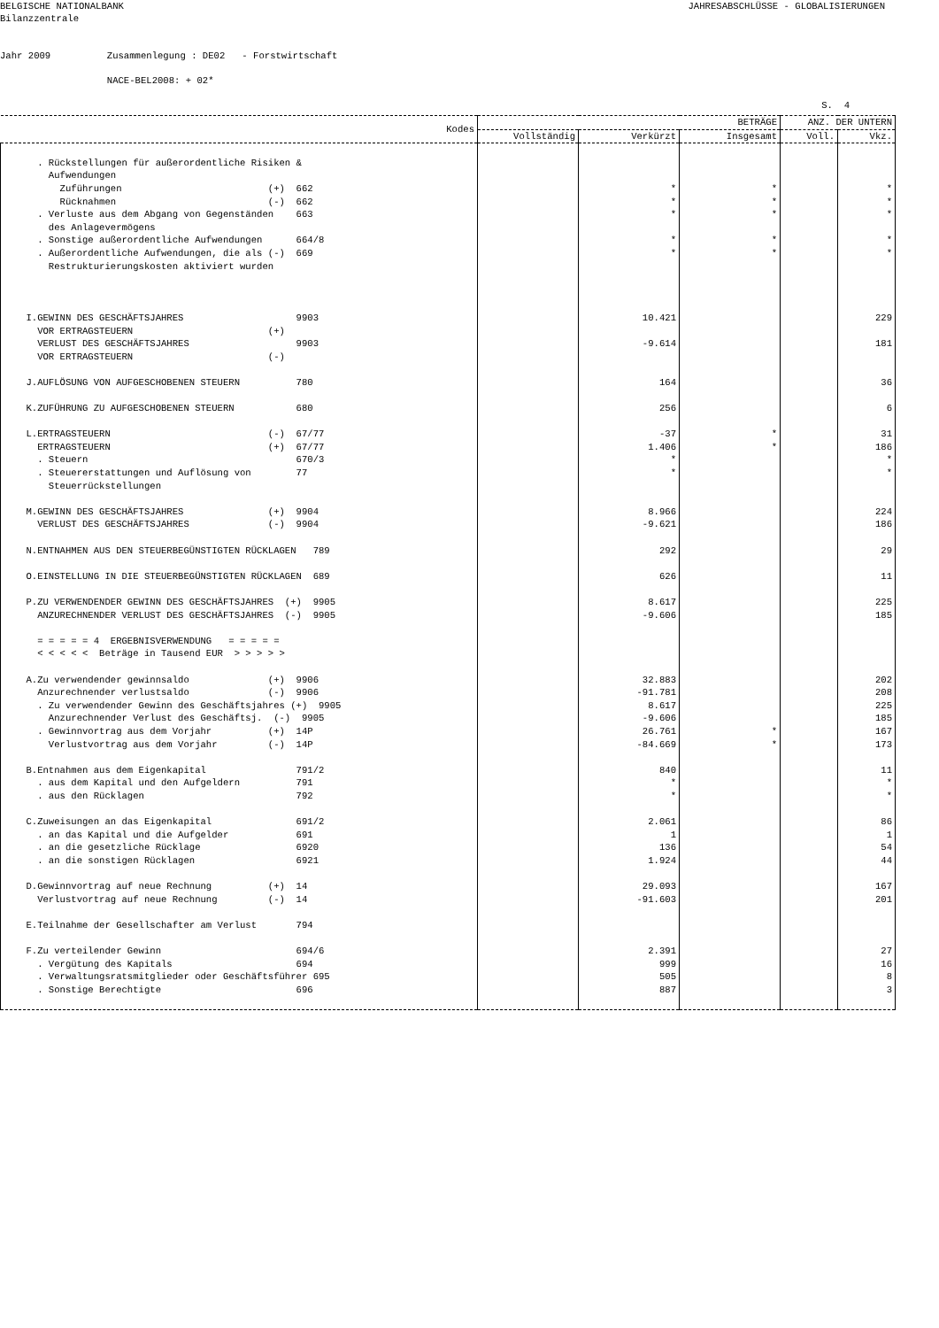BELGISCHE NATIONALBANK Bilanzzentrale
JAHRESABSCHLÜSSE - GLOBALISIERUNGEN
Jahr 2009 Zusammenlegung : DE02 - Forstwirtschaft NACE-BEL2008: + 02*
S. 4
| Kodes | BETRÄGE | | | ANZ. DER UNTERN | |
| --- | --- | --- | --- | --- | --- |
| | Vollständig | Verkürzt | Insgesamt | Voll. | Vkz. |
| . Rückstellungen für außerordentliche Risiken & Aufwendungen Zuführungen (+) 662 Rücknahmen (-) 662 . Verluste aus dem Abgang von Gegenständen 663 des Anlagevermögens . Sonstige außerordentliche Aufwendungen 664/8 . Außerordentliche Aufwendungen, die als (-) 669 Restrukturierungskosten aktiviert wurden | | * * * * * | * * * * * | | * * * * * |
| I.GEWINN DES GESCHÄFTSJAHRES 9903 VOR ERTRAGSTEUERN (+) VERLUST DES GESCHÄFTSJAHRES 9903 VOR ERTRAGSTEUERN (-) J.AUFLÖSUNG VON AUFGESCHOBENEN STEUERN 780 K.ZUFÜHRUNG ZU AUFGESCHOBENEN STEUERN 680 L.ERTRAGSTEUERN (-) 67/77 ERTRAGSTEUERN (+) 67/77 . Steuern 670/3 . Steuererstattungen und Auflösung von 77 Steuerrückstellungen M.GEWINN DES GESCHÄFTSJAHRES (+) 9904 VERLUST DES GESCHÄFTSJAHRES (-) 9904 N.ENTNAHMEN AUS DEN STEUERBEGÜNSTIGTEN RÜCKLAGEN 789 O.EINSTELLUNG IN DIE STEUERBEGÜNSTIGTEN RÜCKLAGEN 689 P.ZU VERWENDENDER GEWINN DES GESCHÄFTSJAHRES (+) 9905 ANZURECHNENDER VERLUST DES GESCHÄFTSJAHRES (-) 9905 = = = = = 4 ERGEBNISVERWENDUNG = = = = = < < < < < Beträge in Tausend EUR > > > > > A.Zu verwendender gewinnsaldo (+) 9906 Anzurechnender verlustsaldo (-) 9906 . Zu verwendender Gewinn des Geschäftsjahres (+) 9905 Anzurechnender Verlust des Geschäftsj. (-) 9905 . Gewinnvortrag aus dem Vorjahr (+) 14P Verlustvortrag aus dem Vorjahr (-) 14P B.Entnahmen aus dem Eigenkapital 791/2 . aus dem Kapital und den Aufgeldern 791 . aus den Rücklagen 792 C.Zuweisungen an das Eigenkapital 691/2 . an das Kapital und die Aufgelder 691 . an die gesetzliche Rücklage 6920 . an die sonstigen Rücklagen 6921 D.Gewinnvortrag auf neue Rechnung (+) 14 Verlustvortrag auf neue Rechnung (-) 14 E.Teilnahme der Gesellschafter am Verlust 794 F.Zu verteilender Gewinn 694/6 . Vergütung des Kapitals 694 . Verwaltungsratsmitglieder oder Geschäftsführer 695 . Sonstige Berechtigte 696 | | 10.421 -9.614 164 256 -37 1.406 * * 8.966 -9.621 292 626 8.617 -9.606 32.883 -91.781 8.617 -9.606 26.761 -84.669 840 * * 2.061 1 136 1.924 29.093 -91.603 2.391 999 505 887 | * * * * | | 229 181 36 6 31 186 * * 224 186 29 11 225 185 202 208 225 185 167 173 11 * * 86 1 54 44 167 201 27 16 8 3 |